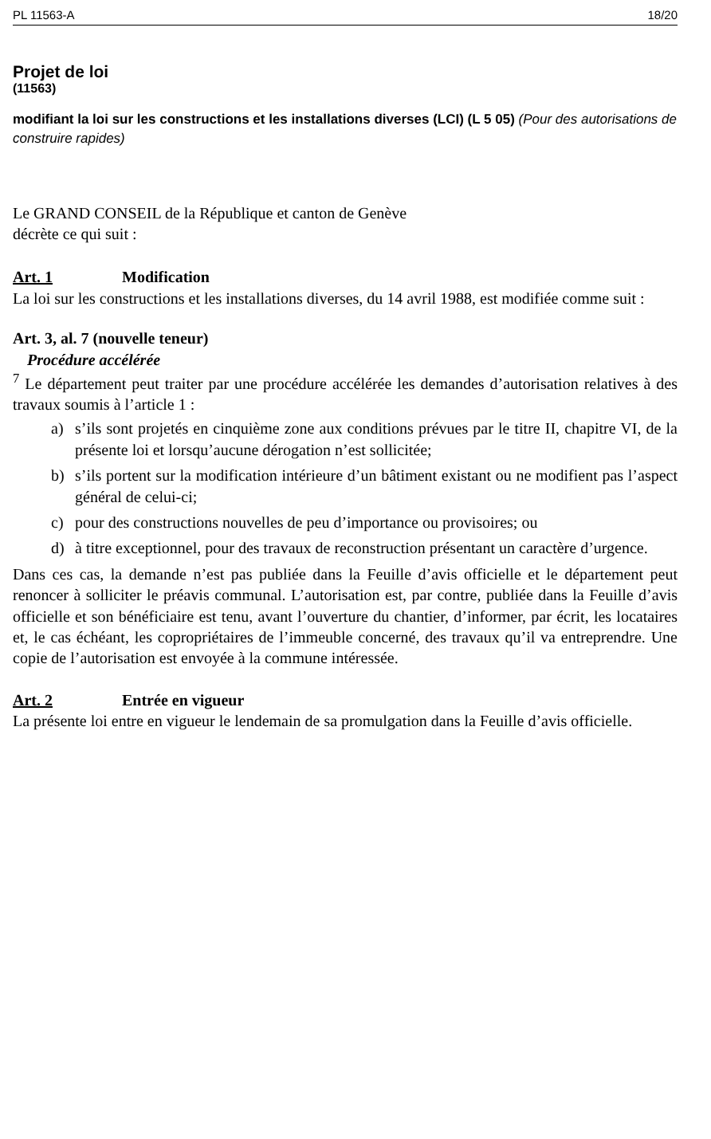PL 11563-A 18/20
Projet de loi
(11563)
modifiant la loi sur les constructions et les installations diverses (LCI) (L 5 05) (Pour des autorisations de construire rapides)
Le GRAND CONSEIL de la République et canton de Genève
décrète ce qui suit :
Art. 1 Modification
La loi sur les constructions et les installations diverses, du 14 avril 1988, est modifiée comme suit :
Art. 3, al. 7 (nouvelle teneur)
Procédure accélérée
<sup>7</sup> Le département peut traiter par une procédure accélérée les demandes d’autorisation relatives à des travaux soumis à l’article 1 :
a) s’ils sont projetés en cinquième zone aux conditions prévues par le titre II, chapitre VI, de la présente loi et lorsqu’aucune dérogation n’est sollicitée;
b) s’ils portent sur la modification intérieure d’un bâtiment existant ou ne modifient pas l’aspect général de celui-ci;
c) pour des constructions nouvelles de peu d’importance ou provisoires; ou
d) à titre exceptionnel, pour des travaux de reconstruction présentant un caractère d’urgence.
Dans ces cas, la demande n’est pas publiée dans la Feuille d’avis officielle et le département peut renoncer à solliciter le préavis communal. L’autorisation est, par contre, publiée dans la Feuille d’avis officielle et son bénéficiaire est tenu, avant l’ouverture du chantier, d’informer, par écrit, les locataires et, le cas échéant, les copropriétaires de l’immeuble concerné, des travaux qu’il va entreprendre. Une copie de l’autorisation est envoyée à la commune intéressée.
Art. 2 Entrée en vigueur
La présente loi entre en vigueur le lendemain de sa promulgation dans la Feuille d’avis officielle.